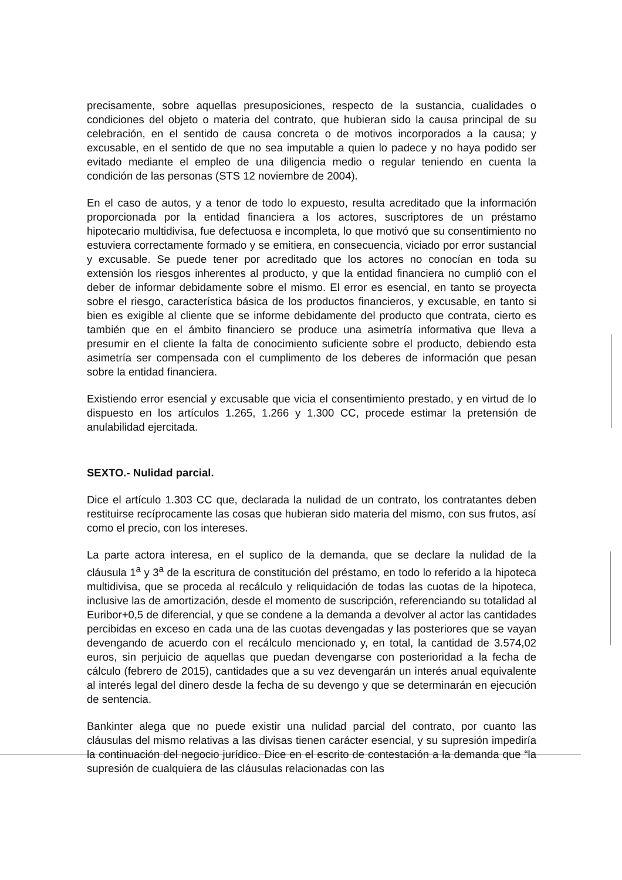precisamente, sobre aquellas presuposiciones, respecto de la sustancia, cualidades o condiciones del objeto o materia del contrato, que hubieran sido la causa principal de su celebración, en el sentido de causa concreta o de motivos incorporados a la causa; y excusable, en el sentido de que no sea imputable a quien lo padece y no haya podido ser evitado mediante el empleo de una diligencia medio o regular teniendo en cuenta la condición de las personas (STS 12 noviembre de 2004).
En el caso de autos, y a tenor de todo lo expuesto, resulta acreditado que la información proporcionada por la entidad financiera a los actores, suscriptores de un préstamo hipotecario multidivisa, fue defectuosa e incompleta, lo que motivó que su consentimiento no estuviera correctamente formado y se emitiera, en consecuencia, viciado por error sustancial y excusable. Se puede tener por acreditado que los actores no conocían en toda su extensión los riesgos inherentes al producto, y que la entidad financiera no cumplió con el deber de informar debidamente sobre el mismo. El error es esencial, en tanto se proyecta sobre el riesgo, característica básica de los productos financieros, y excusable, en tanto si bien es exigible al cliente que se informe debidamente del producto que contrata, cierto es también que en el ámbito financiero se produce una asimetría informativa que lleva a presumir en el cliente la falta de conocimiento suficiente sobre el producto, debiendo esta asimetría ser compensada con el cumplimento de los deberes de información que pesan sobre la entidad financiera.
Existiendo error esencial y excusable que vicia el consentimiento prestado, y en virtud de lo dispuesto en los artículos 1.265, 1.266 y 1.300 CC, procede estimar la pretensión de anulabilidad ejercitada.
SEXTO.- Nulidad parcial.
Dice el artículo 1.303 CC que, declarada la nulidad de un contrato, los contratantes deben restituirse recíprocamente las cosas que hubieran sido materia del mismo, con sus frutos, así como el precio, con los intereses.
La parte actora interesa, en el suplico de la demanda, que se declare la nulidad de la cláusula 1<sup>a</sup> y 3<sup>a</sup> de la escritura de constitución del préstamo, en todo lo referido a la hipoteca multidivisa, que se proceda al recálculo y reliquidación de todas las cuotas de la hipoteca, inclusive las de amortización, desde el momento de suscripción, referenciando su totalidad al Euribor+0,5 de diferencial, y que se condene a la demanda a devolver al actor las cantidades percibidas en exceso en cada una de las cuotas devengadas y las posteriores que se vayan devengando de acuerdo con el recálculo mencionado y, en total, la cantidad de 3.574,02 euros, sin perjuicio de aquellas que puedan devengarse con posterioridad a la fecha de cálculo (febrero de 2015), cantidades que a su vez devengarán un interés anual equivalente al interés legal del dinero desde la fecha de su devengo y que se determinarán en ejecución de sentencia.
Bankinter alega que no puede existir una nulidad parcial del contrato, por cuanto las cláusulas del mismo relativas a las divisas tienen carácter esencial, y su supresión impediría la continuación del negocio jurídico. Dice en el escrito de contestación a la demanda que “la supresión de cualquiera de las cláusulas relacionadas con las